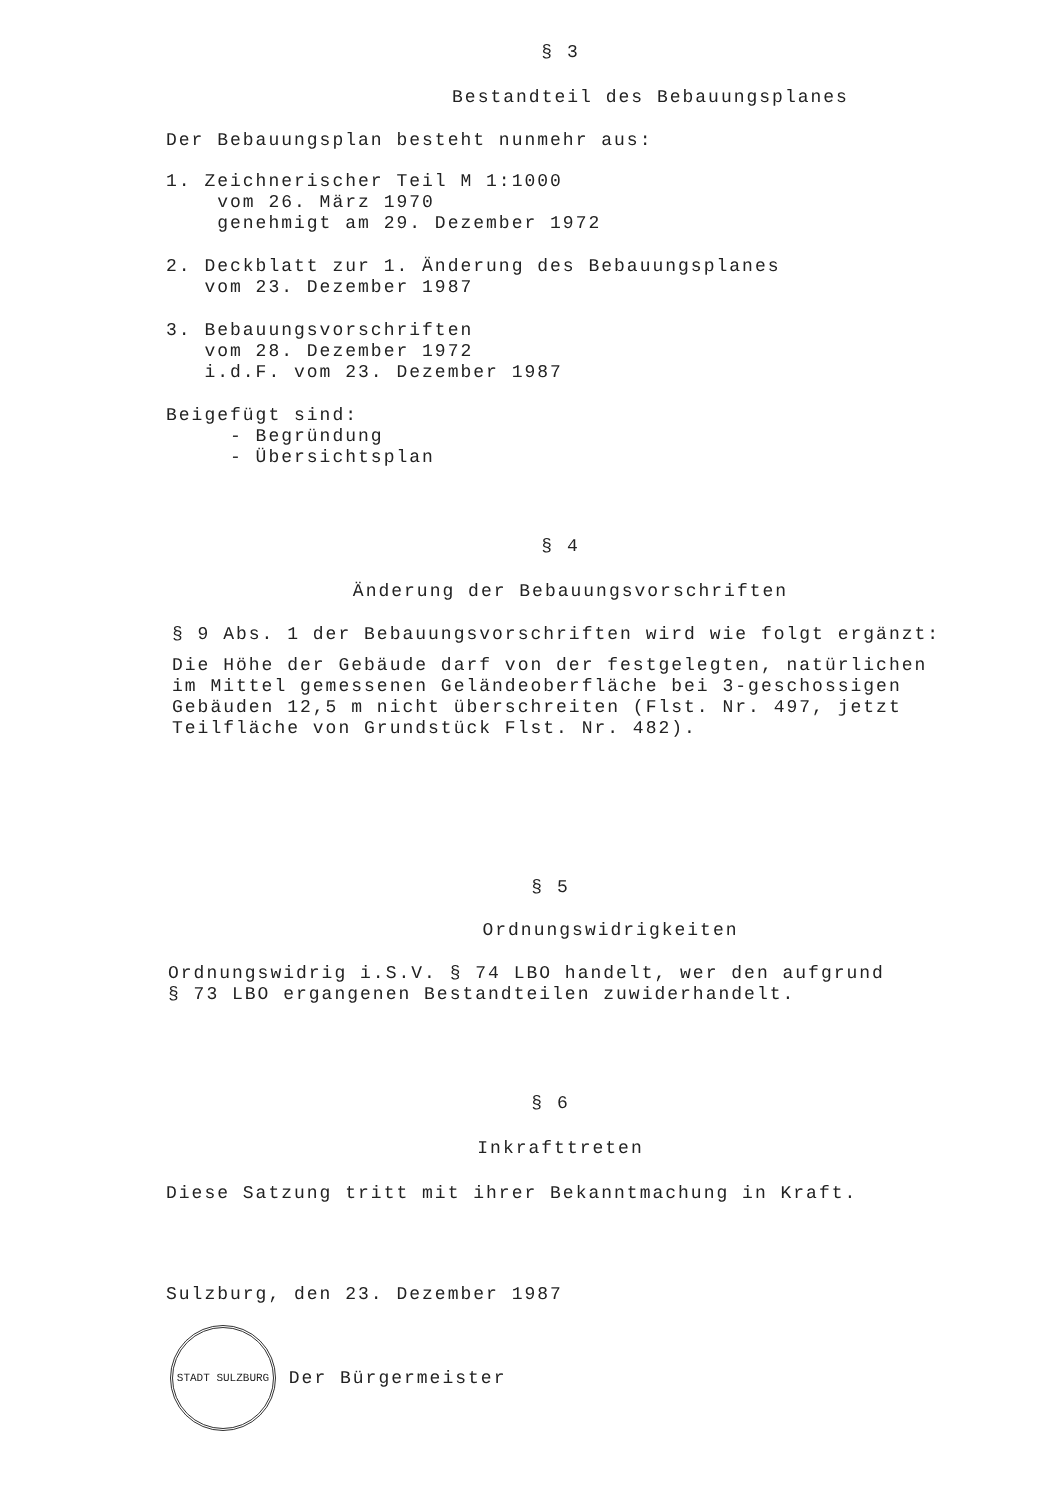§ 3
Bestandteil des Bebauungsplanes
Der Bebauungsplan besteht nunmehr aus:
1. Zeichnerischer Teil M 1:1000
vom 26. März 1970
genehmigt am 29. Dezember 1972
2. Deckblatt zur 1. Änderung des Bebauungsplanes
vom 23. Dezember 1987
3. Bebauungsvorschriften
vom 28. Dezember 1972
i.d.F. vom 23. Dezember 1987
Beigefügt sind:
- Begründung
- Übersichtsplan
§ 4
Änderung der Bebauungsvorschriften
§ 9 Abs. 1 der Bebauungsvorschriften wird wie folgt ergänzt:
Die Höhe der Gebäude darf von der festgelegten, natürlichen
im Mittel gemessenen Geländeoberfläche bei 3-geschossigen
Gebäuden 12,5 m nicht überschreiten (Flst. Nr. 497, jetzt
Teilfläche von Grundstück Flst. Nr. 482).
§ 5
Ordnungswidrigkeiten
Ordnungswidrig i.S.V. § 74 LBO handelt, wer den aufgrund
§ 73 LBO ergangenen Bestandteilen zuwiderhandelt.
§ 6
Inkrafttreten
Diese Satzung tritt mit ihrer Bekanntmachung in Kraft.
Sulzburg, den 23. Dezember 1987
STADT SULZBURG Der Bürgermeister